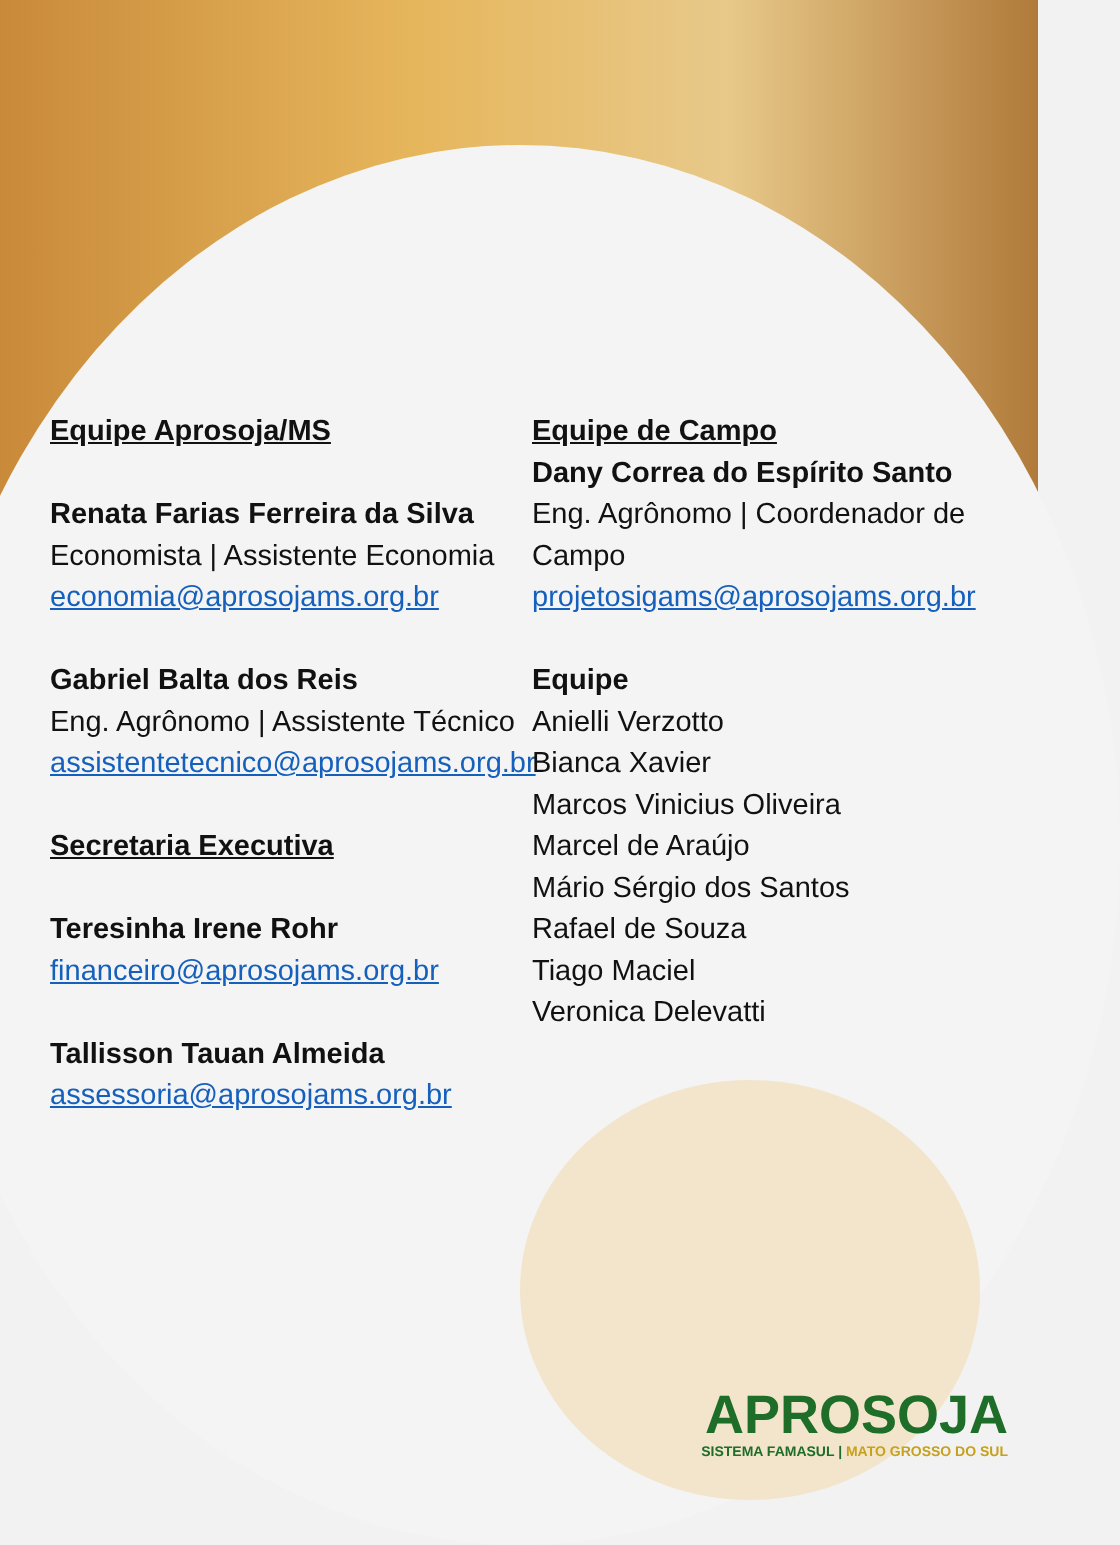Equipe Aprosoja/MS
Renata Farias Ferreira da Silva
Economista | Assistente Economia
economia@aprosojams.org.br
Gabriel Balta dos Reis
Eng. Agrônomo | Assistente Técnico
assistentetecnico@aprosojams.org.br
Secretaria Executiva
Teresinha Irene Rohr
financeiro@aprosojams.org.br
Tallisson Tauan Almeida
assessoria@aprosojams.org.br
Equipe de Campo
Dany Correa do Espírito Santo
Eng. Agrônomo | Coordenador de Campo
projetosigams@aprosojams.org.br
Equipe
Anielli Verzotto
Bianca Xavier
Marcos Vinicius Oliveira
Marcel de Araújo
Mário Sérgio dos Santos
Rafael de Souza
Tiago Maciel
Veronica Delevatti
APROSOJA
SISTEMA FAMASUL | MATO GROSSO DO SUL